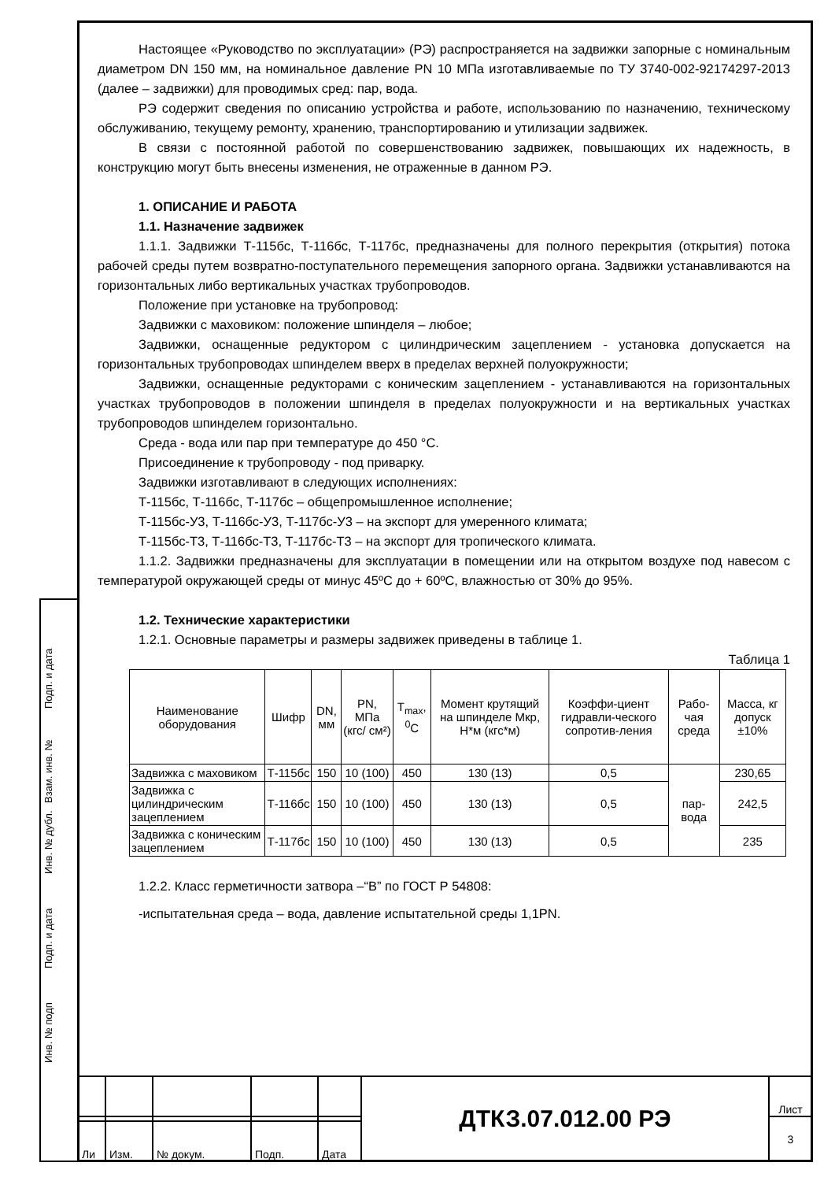Подп. и дата
Взам. инв. №
Инв. № дубл.
Подп. и дата
Инв. № подп
Настоящее «Руководство по эксплуатации» (РЭ) распространяется на задвижки запорные с номинальным диаметром DN 150 мм, на номинальное давление PN 10 МПа изготавливаемые по ТУ 3740-002-92174297-2013 (далее – задвижки) для проводимых сред: пар, вода.
РЭ содержит сведения по описанию устройства и работе, использованию по назначению, техническому обслуживанию, текущему ремонту, хранению, транспортированию и утилизации задвижек.
В связи с постоянной работой по совершенствованию задвижек, повышающих их надежность, в конструкцию могут быть внесены изменения, не отраженные в данном РЭ.
1. ОПИСАНИЕ И РАБОТА
1.1. Назначение задвижек
1.1.1. Задвижки Т-115бс, Т-116бс, Т-117бс, предназначены для полного перекрытия (открытия) потока рабочей среды путем возвратно-поступательного перемещения запорного органа. Задвижки устанавливаются на горизонтальных либо вертикальных участках трубопроводов.
Положение при установке на трубопровод:
Задвижки с маховиком: положение шпинделя – любое;
Задвижки, оснащенные редуктором с цилиндрическим зацеплением - установка допускается на горизонтальных трубопроводах шпинделем вверх в пределах верхней полуокружности;
Задвижки, оснащенные редукторами с коническим зацеплением - устанавливаются на горизонтальных участках трубопроводов в положении шпинделя в пределах полуокружности и на вертикальных участках трубопроводов шпинделем горизонтально.
Среда - вода или пар при температуре до 450 °С.
Присоединение к трубопроводу - под приварку.
Задвижки изготавливают в следующих исполнениях:
Т-115бс, Т-116бс, Т-117бс – общепромышленное исполнение;
Т-115бс-У3, Т-116бс-У3, Т-117бс-У3 – на экспорт для умеренного климата;
Т-115бс-Т3, Т-116бс-Т3, Т-117бс-Т3 – на экспорт для тропического климата.
1.1.2. Задвижки предназначены для эксплуатации в помещении или на открытом воздухе под навесом с температурой окружающей среды от минус 45ºС до + 60ºС, влажностью от 30% до 95%.
1.2. Технические характеристики
1.2.1. Основные параметры и размеры задвижек приведены в таблице 1.
Таблица 1
| Наименование оборудования | Шифр | DN, мм | PN, МПа (кгс/ см²) | T<sub>max</sub>, <sup>0</sup>C | Момент крутящий на шпинделе Мкр, Н*м (кгс*м) | Коэффи-циент гидравли-ческого сопротив-ления | Рабо-чая среда | Масса, кг допуск ±10% |
| --- | --- | --- | --- | --- | --- | --- | --- | --- |
| Задвижка с маховиком | Т-115бс | 150 | 10 (100) | 450 | 130 (13) | 0,5 | пар-вода | 230,65 |
| Задвижка с цилиндрическим зацеплением | Т-116бс | 150 | 10 (100) | 450 | 130 (13) | 0,5 | | 242,5 |
| Задвижка с коническим зацеплением | Т-117бс | 150 | 10 (100) | 450 | 130 (13) | 0,5 | | 235 |
1.2.2. Класс герметичности затвора –“В” по ГОСТ Р 54808:
-испытательная среда – вода, давление испытательной среды 1,1PN.
| | | | | | ДТКЗ.07.012.00 РЭ | Лист |
| | | | | | | 3 |
| Ли | Изм. | № докум. | Подп. | Дата | | |